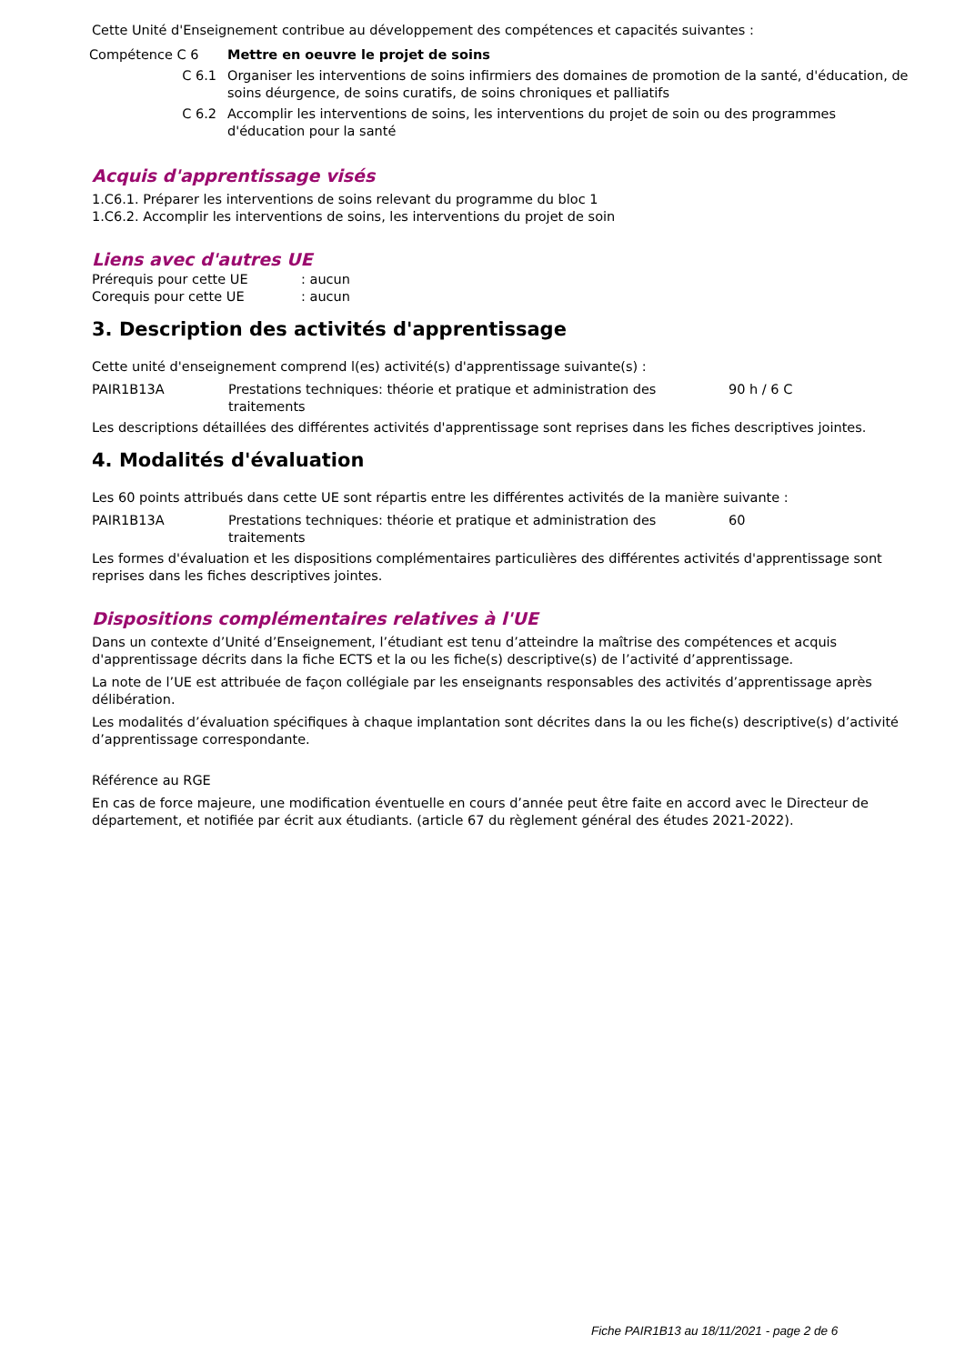Cette Unité d'Enseignement contribue au développement des compétences et capacités suivantes :
| Compétence C 6 | Mettre en oeuvre le projet de soins |
| C 6.1 | Organiser les interventions de soins infirmiers des domaines de promotion de la santé, d'éducation, de soins déurgence, de soins curatifs, de soins chroniques et palliatifs |
| C 6.2 | Accomplir les interventions de soins, les interventions du projet de soin ou des programmes d'éducation pour la santé |
Acquis d'apprentissage visés
1.C6.1. Préparer les interventions de soins relevant du programme du bloc 1
1.C6.2. Accomplir les interventions de soins, les interventions du projet de soin
Liens avec d'autres UE
| Prérequis pour cette UE | : aucun |
| Corequis pour cette UE | : aucun |
3. Description des activités d'apprentissage
Cette unité d'enseignement comprend l(es) activité(s) d'apprentissage suivante(s) :
| PAIR1B13A | Prestations techniques: théorie et pratique et administration des traitements | 90 h / 6 C |
Les descriptions détaillées des différentes activités d'apprentissage sont reprises dans les fiches descriptives jointes.
4. Modalités d'évaluation
Les 60 points attribués dans cette UE sont répartis entre les différentes activités de la manière suivante :
| PAIR1B13A | Prestations techniques: théorie et pratique et administration des traitements | 60 |
Les formes d'évaluation et les dispositions complémentaires particulières des différentes activités d'apprentissage sont reprises dans les fiches descriptives jointes.
Dispositions complémentaires relatives à l'UE
Dans un contexte d’Unité d’Enseignement, l’étudiant est tenu d’atteindre la maîtrise des compétences et acquis d'apprentissage décrits dans la fiche ECTS et la ou les fiche(s) descriptive(s) de l’activité d’apprentissage.
La note de l’UE est attribuée de façon collégiale par les enseignants responsables des activités d’apprentissage après délibération.
Les modalités d’évaluation spécifiques à chaque implantation sont décrites dans la ou les fiche(s) descriptive(s) d’activité d’apprentissage correspondante.
Référence au RGE
En cas de force majeure, une modification éventuelle en cours d’année peut être faite en accord avec le Directeur de département, et notifiée par écrit aux étudiants. (article 67 du règlement général des études 2021-2022).
Fiche PAIR1B13 au 18/11/2021 - page 2 de 6